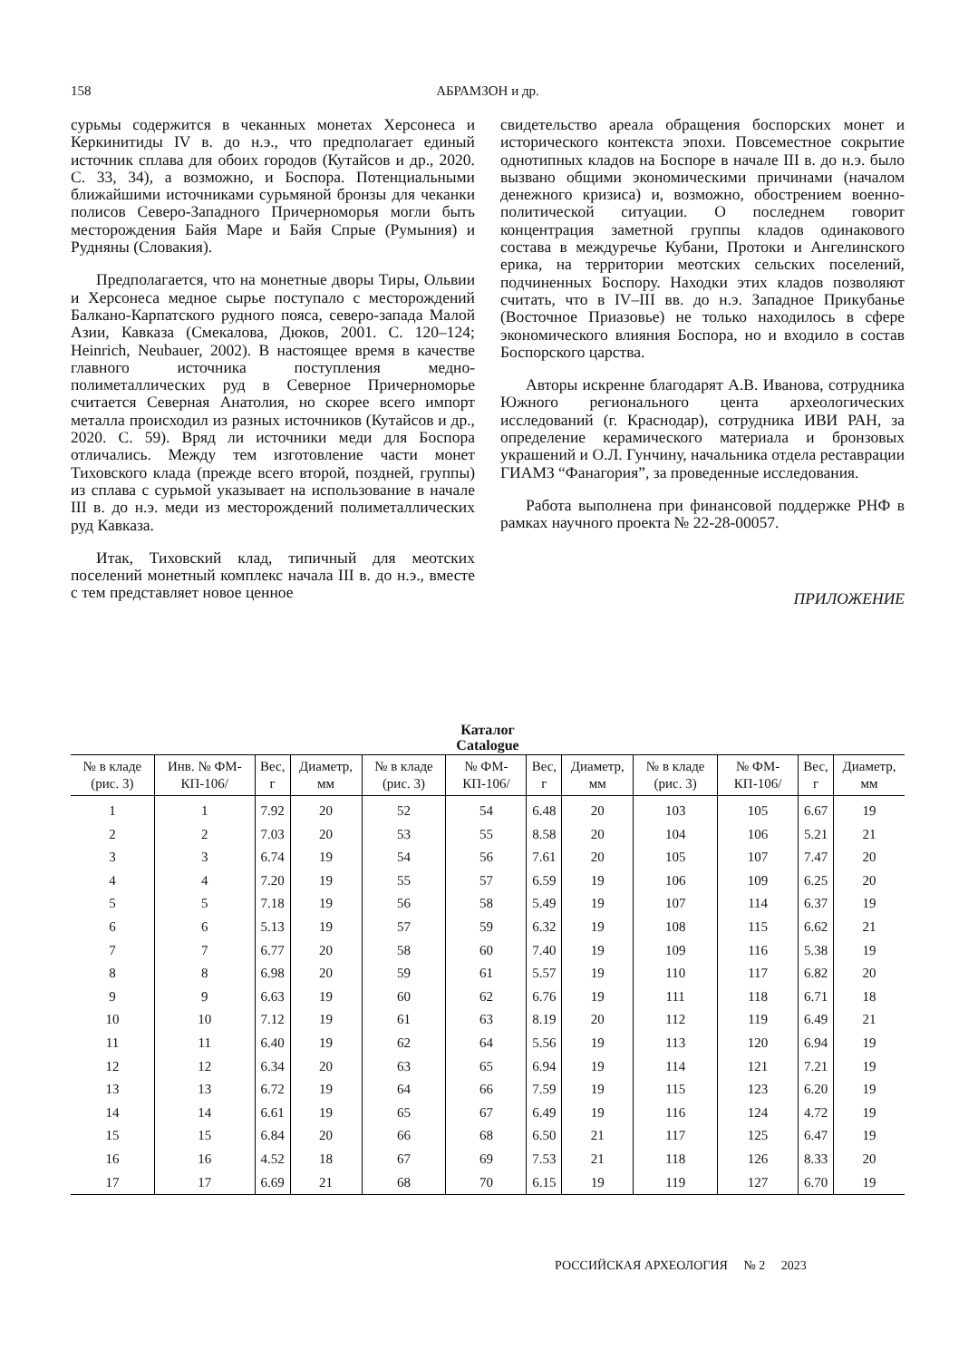158 АБРАМЗОН и др.
сурьмы содержится в чеканных монетах Херсонеса и Керкинитиды IV в. до н.э., что предполагает единый источник сплава для обоих городов (Кутайсов и др., 2020. С. 33, 34), а возможно, и Боспора. Потенциальными ближайшими источниками сурьмяной бронзы для чеканки полисов Северо-Западного Причерноморья могли быть месторождения Байя Маре и Байя Спрые (Румыния) и Рудняны (Словакия).
Предполагается, что на монетные дворы Тиры, Ольвии и Херсонеса медное сырье поступало с месторождений Балкано-Карпатского рудного пояса, северо-запада Малой Азии, Кавказа (Смекалова, Дюков, 2001. С. 120–124; Heinrich, Neubauer, 2002). В настоящее время в качестве главного источника поступления медно-полиметаллических руд в Северное Причерноморье считается Северная Анатолия, но скорее всего импорт металла происходил из разных источников (Кутайсов и др., 2020. С. 59). Вряд ли источники меди для Боспора отличались. Между тем изготовление части монет Тиховского клада (прежде всего второй, поздней, группы) из сплава с сурьмой указывает на использование в начале III в. до н.э. меди из месторождений полиметаллических руд Кавказа.
Итак, Тиховский клад, типичный для меотских поселений монетный комплекс начала III в. до н.э., вместе с тем представляет новое ценное
свидетельство ареала обращения боспорских монет и исторического контекста эпохи. Повсеместное сокрытие однотипных кладов на Боспоре в начале III в. до н.э. было вызвано общими экономическими причинами (началом денежного кризиса) и, возможно, обострением военно-политической ситуации. О последнем говорит концентрация заметной группы кладов одинакового состава в междуречье Кубани, Протоки и Ангелинского ерика, на территории меотских сельских поселений, подчиненных Боспору. Находки этих кладов позволяют считать, что в IV–III вв. до н.э. Западное Прикубанье (Восточное Приазовье) не только находилось в сфере экономического влияния Боспора, но и входило в состав Боспорского царства.
Авторы искренне благодарят А.В. Иванова, сотрудника Южного регионального цента археологических исследований (г. Краснодар), сотрудника ИВИ РАН, за определение керамического материала и бронзовых украшений и О.Л. Гунчину, начальника отдела реставрации ГИАМЗ “Фанагория”, за проведенные исследования.
Работа выполнена при финансовой поддержке РНФ в рамках научного проекта № 22-28-00057.
ПРИЛОЖЕНИЕ
Каталог
Catalogue
| № в кладе (рис. 3) | Инв. № ФМ-КП-106/ | Вес, г | Диаметр, мм | № в кладе (рис. 3) | № ФМ-КП-106/ | Вес, г | Диаметр, мм | № в кладе (рис. 3) | № ФМ-КП-106/ | Вес, г | Диаметр, мм |
| --- | --- | --- | --- | --- | --- | --- | --- | --- | --- | --- | --- |
| 1 | 1 | 7.92 | 20 | 52 | 54 | 6.48 | 20 | 103 | 105 | 6.67 | 19 |
| 2 | 2 | 7.03 | 20 | 53 | 55 | 8.58 | 20 | 104 | 106 | 5.21 | 21 |
| 3 | 3 | 6.74 | 19 | 54 | 56 | 7.61 | 20 | 105 | 107 | 7.47 | 20 |
| 4 | 4 | 7.20 | 19 | 55 | 57 | 6.59 | 19 | 106 | 109 | 6.25 | 20 |
| 5 | 5 | 7.18 | 19 | 56 | 58 | 5.49 | 19 | 107 | 114 | 6.37 | 19 |
| 6 | 6 | 5.13 | 19 | 57 | 59 | 6.32 | 19 | 108 | 115 | 6.62 | 21 |
| 7 | 7 | 6.77 | 20 | 58 | 60 | 7.40 | 19 | 109 | 116 | 5.38 | 19 |
| 8 | 8 | 6.98 | 20 | 59 | 61 | 5.57 | 19 | 110 | 117 | 6.82 | 20 |
| 9 | 9 | 6.63 | 19 | 60 | 62 | 6.76 | 19 | 111 | 118 | 6.71 | 18 |
| 10 | 10 | 7.12 | 19 | 61 | 63 | 8.19 | 20 | 112 | 119 | 6.49 | 21 |
| 11 | 11 | 6.40 | 19 | 62 | 64 | 5.56 | 19 | 113 | 120 | 6.94 | 19 |
| 12 | 12 | 6.34 | 20 | 63 | 65 | 6.94 | 19 | 114 | 121 | 7.21 | 19 |
| 13 | 13 | 6.72 | 19 | 64 | 66 | 7.59 | 19 | 115 | 123 | 6.20 | 19 |
| 14 | 14 | 6.61 | 19 | 65 | 67 | 6.49 | 19 | 116 | 124 | 4.72 | 19 |
| 15 | 15 | 6.84 | 20 | 66 | 68 | 6.50 | 21 | 117 | 125 | 6.47 | 19 |
| 16 | 16 | 4.52 | 18 | 67 | 69 | 7.53 | 21 | 118 | 126 | 8.33 | 20 |
| 17 | 17 | 6.69 | 21 | 68 | 70 | 6.15 | 19 | 119 | 127 | 6.70 | 19 |
РОССИЙСКАЯ АРХЕОЛОГИЯ № 2 2023